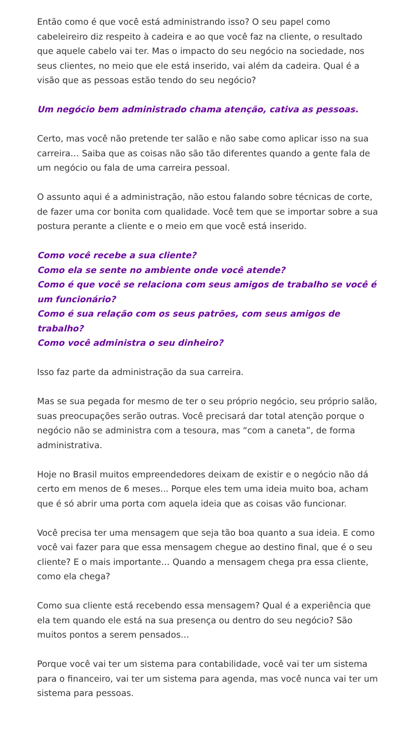Então como é que você está administrando isso? O seu papel como cabeleireiro diz respeito à cadeira e ao que você faz na cliente, o resultado que aquele cabelo vai ter. Mas o impacto do seu negócio na sociedade, nos seus clientes, no meio que ele está inserido, vai além da cadeira. Qual é a visão que as pessoas estão tendo do seu negócio?
Um negócio bem administrado chama atenção, cativa as pessoas.
Certo, mas você não pretende ter salão e não sabe como aplicar isso na sua carreira… Saiba que as coisas não são tão diferentes quando a gente fala de um negócio ou fala de uma carreira pessoal.
O assunto aqui é a administração, não estou falando sobre técnicas de corte, de fazer uma cor bonita com qualidade. Você tem que se importar sobre a sua postura perante a cliente e o meio em que você está inserido.
Como você recebe a sua cliente?
Como ela se sente no ambiente onde você atende?
Como é que você se relaciona com seus amigos de trabalho se você é um funcionário?
Como é sua relação com os seus patrões, com seus amigos de trabalho?
Como você administra o seu dinheiro?
Isso faz parte da administração da sua carreira.
Mas se sua pegada for mesmo de ter o seu próprio negócio, seu próprio salão, suas preocupações serão outras. Você precisará dar total atenção porque o negócio não se administra com a tesoura, mas “com a caneta”, de forma administrativa.
Hoje no Brasil muitos empreendedores deixam de existir e o negócio não dá certo em menos de 6 meses... Porque eles tem uma ideia muito boa, acham que é só abrir uma porta com aquela ideia que as coisas vão funcionar.
Você precisa ter uma mensagem que seja tão boa quanto a sua ideia. E como você vai fazer para que essa mensagem chegue ao destino final, que é o seu cliente? E o mais importante… Quando a mensagem chega pra essa cliente, como ela chega?
Como sua cliente está recebendo essa mensagem? Qual é a experiência que ela tem quando ele está na sua presença ou dentro do seu negócio? São muitos pontos a serem pensados…
Porque você vai ter um sistema para contabilidade, você vai ter um sistema para o financeiro, vai ter um sistema para agenda, mas você nunca vai ter um sistema para pessoas.